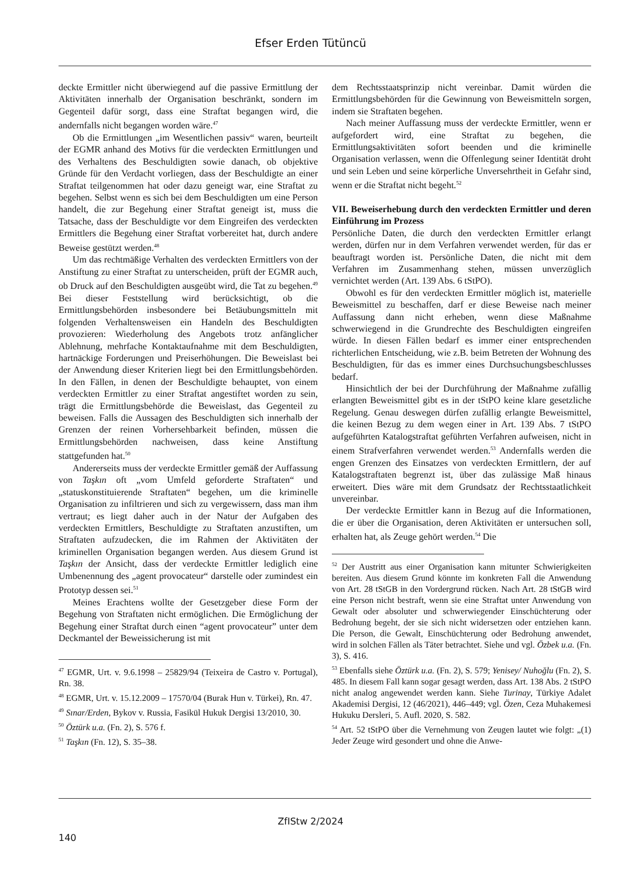Efser Erden Tütüncü
deckte Ermittler nicht überwiegend auf die passive Ermittlung der Aktivitäten innerhalb der Organisation beschränkt, sondern im Gegenteil dafür sorgt, dass eine Straftat begangen wird, die andernfalls nicht begangen worden wäre.<sup>47</sup>
Ob die Ermittlungen „im Wesentlichen passiv“ waren, beurteilt der EGMR anhand des Motivs für die verdeckten Ermittlungen und des Verhaltens des Beschuldigten sowie danach, ob objektive Gründe für den Verdacht vorliegen, dass der Beschuldigte an einer Straftat teilgenommen hat oder dazu geneigt war, eine Straftat zu begehen. Selbst wenn es sich bei dem Beschuldigten um eine Person handelt, die zur Begehung einer Straftat geneigt ist, muss die Tatsache, dass der Beschuldigte vor dem Eingreifen des verdeckten Ermittlers die Begehung einer Straftat vorbereitet hat, durch andere Beweise gestützt werden.<sup>48</sup>
Um das rechtmäßige Verhalten des verdeckten Ermittlers von der Anstiftung zu einer Straftat zu unterscheiden, prüft der EGMR auch, ob Druck auf den Beschuldigten ausgeübt wird, die Tat zu begehen.<sup>49</sup> Bei dieser Feststellung wird berücksichtigt, ob die Ermittlungsbehörden insbesondere bei Betäubungsmitteln mit folgenden Verhaltensweisen ein Handeln des Beschuldigten provozieren: Wiederholung des Angebots trotz anfänglicher Ablehnung, mehrfache Kontaktaufnahme mit dem Beschuldigten, hartnäckige Forderungen und Preiserhöhungen. Die Beweislast bei der Anwendung dieser Kriterien liegt bei den Ermittlungsbehörden. In den Fällen, in denen der Beschuldigte behauptet, von einem verdeckten Ermittler zu einer Straftat angestiftet worden zu sein, trägt die Ermittlungsbehörde die Beweislast, das Gegenteil zu beweisen. Falls die Aussagen des Beschuldigten sich innerhalb der Grenzen der reinen Vorhersehbarkeit befinden, müssen die Ermittlungsbehörden nachweisen, dass keine Anstiftung stattgefunden hat.<sup>50</sup>
Andererseits muss der verdeckte Ermittler gemäß der Auffassung von Taşkın oft „vom Umfeld geforderte Straftaten“ und „statuskonstituierende Straftaten“ begehen, um die kriminelle Organisation zu infiltrieren und sich zu vergewissern, dass man ihm vertraut; es liegt daher auch in der Natur der Aufgaben des verdeckten Ermittlers, Beschuldigte zu Straftaten anzustiften, um Straftaten aufzudecken, die im Rahmen der Aktivitäten der kriminellen Organisation begangen werden. Aus diesem Grund ist Taşkın der Ansicht, dass der verdeckte Ermittler lediglich eine Umbenennung des „agent provocateur“ darstelle oder zumindest ein Prototyp dessen sei.<sup>51</sup>
Meines Erachtens wollte der Gesetzgeber diese Form der Begehung von Straftaten nicht ermöglichen. Die Ermöglichung der Begehung einer Straftat durch einen “agent provocateur” unter dem Deckmantel der Beweissicherung ist mit
<sup>47</sup> EGMR, Urt. v. 9.6.1998 – 25829/94 (Teixeira de Castro v. Portugal), Rn. 38.
<sup>48</sup> EGMR, Urt. v. 15.12.2009 – 17570/04 (Burak Hun v. Türkei), Rn. 47.
<sup>49</sup> Sınar/Erden, Bykov v. Russia, Fasikül Hukuk Dergisi 13/2010, 30.
<sup>50</sup> Öztürk u.a. (Fn. 2), S. 576 f.
<sup>51</sup> Taşkın (Fn. 12), S. 35–38.
dem Rechtsstaatsprinzip nicht vereinbar. Damit würden die Ermittlungsbehörden für die Gewinnung von Beweismitteln sorgen, indem sie Straftaten begehen.
Nach meiner Auffassung muss der verdeckte Ermittler, wenn er aufgefordert wird, eine Straftat zu begehen, die Ermittlungsaktivitäten sofort beenden und die kriminelle Organisation verlassen, wenn die Offenlegung seiner Identität droht und sein Leben und seine körperliche Unversehrtheit in Gefahr sind, wenn er die Straftat nicht begeht.<sup>52</sup>
VII. Beweiserhebung durch den verdeckten Ermittler und deren Einführung im Prozess
Persönliche Daten, die durch den verdeckten Ermittler erlangt werden, dürfen nur in dem Verfahren verwendet werden, für das er beauftragt worden ist. Persönliche Daten, die nicht mit dem Verfahren im Zusammenhang stehen, müssen unverzüglich vernichtet werden (Art. 139 Abs. 6 tStPO).
Obwohl es für den verdeckten Ermittler möglich ist, materielle Beweismittel zu beschaffen, darf er diese Beweise nach meiner Auffassung dann nicht erheben, wenn diese Maßnahme schwerwiegend in die Grundrechte des Beschuldigten eingreifen würde. In diesen Fällen bedarf es immer einer entsprechenden richterlichen Entscheidung, wie z.B. beim Betreten der Wohnung des Beschuldigten, für das es immer eines Durchsuchungsbeschlusses bedarf.
Hinsichtlich der bei der Durchführung der Maßnahme zufällig erlangten Beweismittel gibt es in der tStPO keine klare gesetzliche Regelung. Genau deswegen dürfen zufällig erlangte Beweismittel, die keinen Bezug zu dem wegen einer in Art. 139 Abs. 7 tStPO aufgeführten Katalogstraftat geführten Verfahren aufweisen, nicht in einem Strafverfahren verwendet werden.<sup>53</sup> Andernfalls werden die engen Grenzen des Einsatzes von verdeckten Ermittlern, der auf Katalogstraftaten begrenzt ist, über das zulässige Maß hinaus erweitert. Dies wäre mit dem Grundsatz der Rechtsstaatlichkeit unvereinbar.
Der verdeckte Ermittler kann in Bezug auf die Informationen, die er über die Organisation, deren Aktivitäten er untersuchen soll, erhalten hat, als Zeuge gehört werden.<sup>54</sup> Die
<sup>52</sup> Der Austritt aus einer Organisation kann mitunter Schwierigkeiten bereiten. Aus diesem Grund könnte im konkreten Fall die Anwendung von Art. 28 tStGB in den Vordergrund rücken. Nach Art. 28 tStGB wird eine Person nicht bestraft, wenn sie eine Straftat unter Anwendung von Gewalt oder absoluter und schwerwiegender Einschüchterung oder Bedrohung begeht, der sie sich nicht widersetzen oder entziehen kann. Die Person, die Gewalt, Einschüchterung oder Bedrohung anwendet, wird in solchen Fällen als Täter betrachtet. Siehe und vgl. Özbek u.a. (Fn. 3), S. 416.
<sup>53</sup> Ebenfalls siehe Öztürk u.a. (Fn. 2), S. 579; Yenisey/ Nuhoğlu (Fn. 2), S. 485. In diesem Fall kann sogar gesagt werden, dass Art. 138 Abs. 2 tStPO nicht analog angewendet werden kann. Siehe Turinay, Türkiye Adalet Akademisi Dergisi, 12 (46/2021), 446–449; vgl. Özen, Ceza Muhakemesi Hukuku Dersleri, 5. Aufl. 2020, S. 582.
<sup>54</sup> Art. 52 tStPO über die Vernehmung von Zeugen lautet wie folgt: „(1) Jeder Zeuge wird gesondert und ohne die Anwe-
ZfIStw 2/2024
140